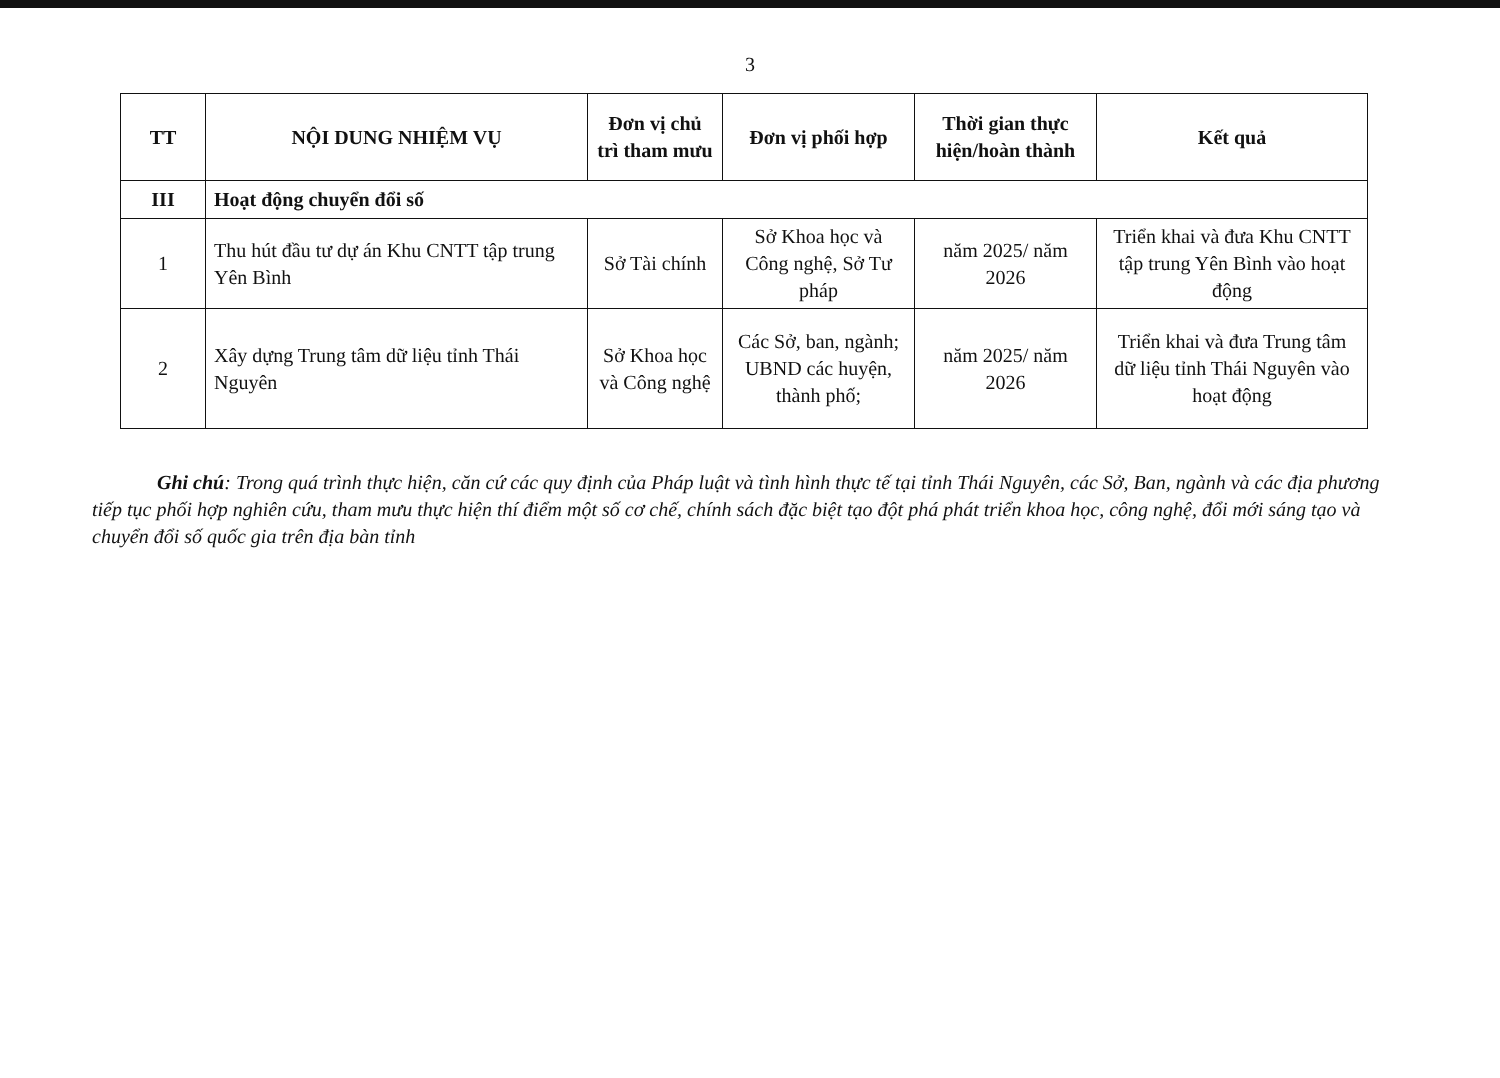3
| TT | NỘI DUNG NHIỆM VỤ | Đơn vị chủ trì tham mưu | Đơn vị phối hợp | Thời gian thực hiện/hoàn thành | Kết quả |
| --- | --- | --- | --- | --- | --- |
| III | Hoạt động chuyển đổi số | | | | |
| 1 | Thu hút đầu tư dự án Khu CNTT tập trung Yên Bình | Sở Tài chính | Sở Khoa học và Công nghệ, Sở Tư pháp | năm 2025/ năm 2026 | Triển khai và đưa Khu CNTT tập trung Yên Bình vào hoạt động |
| 2 | Xây dựng Trung tâm dữ liệu tỉnh Thái Nguyên | Sở Khoa học và Công nghệ | Các Sở, ban, ngành; UBND các huyện, thành phố; | năm 2025/ năm 2026 | Triển khai và đưa Trung tâm dữ liệu tỉnh Thái Nguyên vào hoạt động |
Ghi chú: Trong quá trình thực hiện, căn cứ các quy định của Pháp luật và tình hình thực tế tại tỉnh Thái Nguyên, các Sở, Ban, ngành và các địa phương tiếp tục phối hợp nghiên cứu, tham mưu thực hiện thí điểm một số cơ chế, chính sách đặc biệt tạo đột phá phát triển khoa học, công nghệ, đổi mới sáng tạo và chuyển đổi số quốc gia trên địa bàn tỉnh